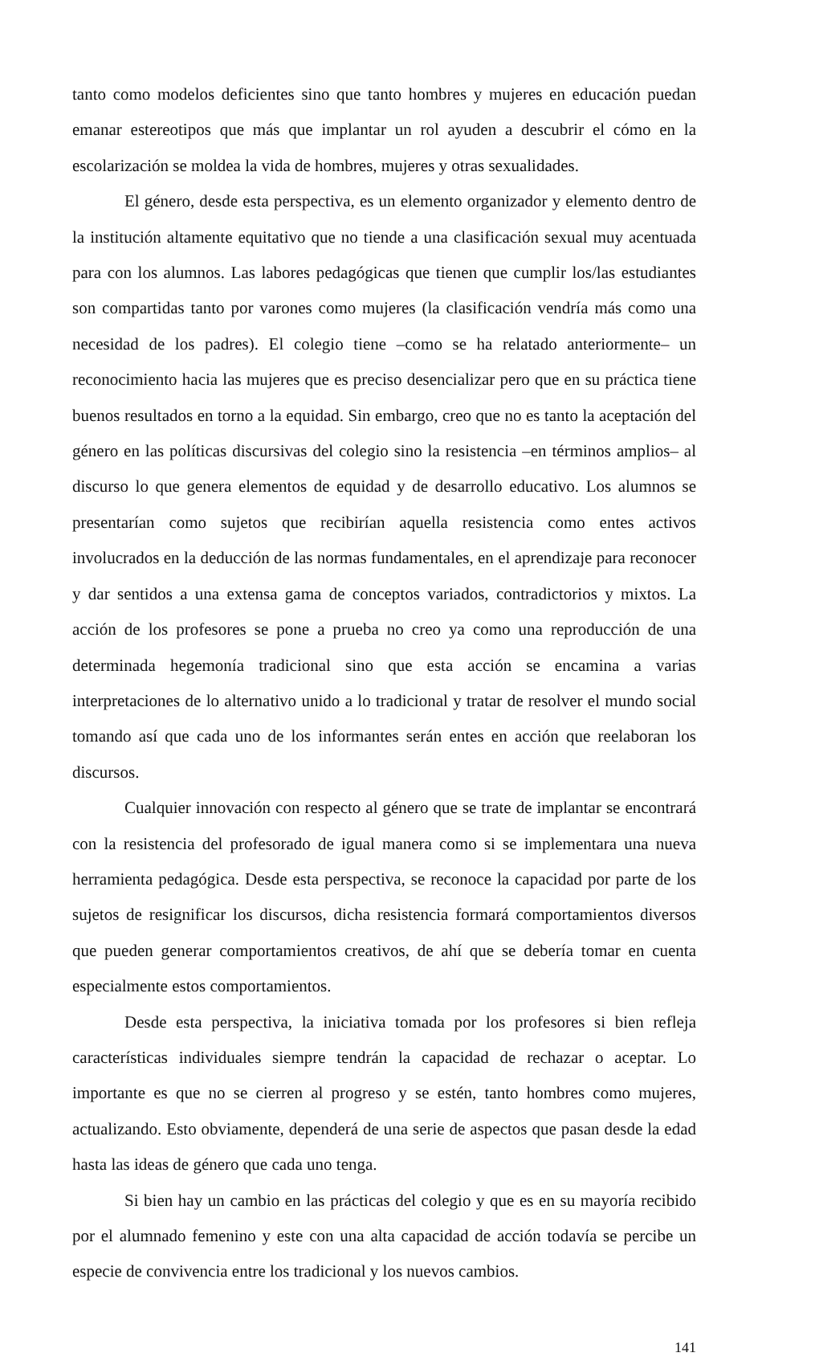tanto como modelos deficientes sino que tanto hombres y mujeres en educación puedan emanar estereotipos que más que implantar un rol ayuden a descubrir el cómo en la escolarización se moldea la vida de hombres, mujeres y otras sexualidades.
El género, desde esta perspectiva, es un elemento organizador y elemento dentro de la institución altamente equitativo que no tiende a una clasificación sexual muy acentuada para con los alumnos. Las labores pedagógicas que tienen que cumplir los/las estudiantes son compartidas tanto por varones como mujeres (la clasificación vendría más como una necesidad de los padres). El colegio tiene –como se ha relatado anteriormente– un reconocimiento hacia las mujeres que es preciso desencializar pero que en su práctica tiene buenos resultados en torno a la equidad. Sin embargo, creo que no es tanto la aceptación del género en las políticas discursivas del colegio sino la resistencia –en términos amplios– al discurso lo que genera elementos de equidad y de desarrollo educativo. Los alumnos se presentarían como sujetos que recibirían aquella resistencia como entes activos involucrados en la deducción de las normas fundamentales, en el aprendizaje para reconocer y dar sentidos a una extensa gama de conceptos variados, contradictorios y mixtos. La acción de los profesores se pone a prueba no creo ya como una reproducción de una determinada hegemonía tradicional sino que esta acción se encamina a varias interpretaciones de lo alternativo unido a lo tradicional y tratar de resolver el mundo social tomando así que cada uno de los informantes serán entes en acción que reelaboran los discursos.
Cualquier innovación con respecto al género que se trate de implantar se encontrará con la resistencia del profesorado de igual manera como si se implementara una nueva herramienta pedagógica. Desde esta perspectiva, se reconoce la capacidad por parte de los sujetos de resignificar los discursos, dicha resistencia formará comportamientos diversos que pueden generar comportamientos creativos, de ahí que se debería tomar en cuenta especialmente estos comportamientos.
Desde esta perspectiva, la iniciativa tomada por los profesores si bien refleja características individuales siempre tendrán la capacidad de rechazar o aceptar. Lo importante es que no se cierren al progreso y se estén, tanto hombres como mujeres, actualizando. Esto obviamente, dependerá de una serie de aspectos que pasan desde la edad hasta las ideas de género que cada uno tenga.
Si bien hay un cambio en las prácticas del colegio y que es en su mayoría recibido por el alumnado femenino y este con una alta capacidad de acción todavía se percibe un especie de convivencia entre los tradicional y los nuevos cambios.
141